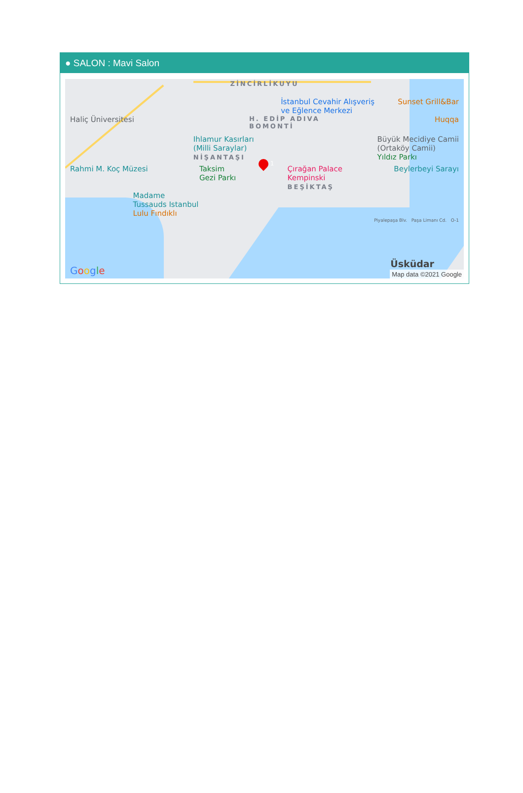● SALON : Mavi Salon
ZİNCİRLİKUYU
İstanbul Cevahir Alışveriş
ve Eğlence Merkezi Sunset Grill&Bar
Haliç Üniversitesi H. EDİP ADIVA
BOMONTİ Huqqa
Ihlamur Kasırları
(Milli Saraylar)
NİŞANTAŞI Büyük Mecidiye Camii
(Ortaköy Camii)
Yıldız Parkı
Rahmi M. Koç Müzesi Taksim
Gezi Parkı Çırağan Palace
Kempinski
BEŞİKTAŞ Beylerbeyi Sarayı
Madame
Tussauds Istanbul
Lulu Fındıklı
Piyalepaşa Blv. Paşa Limanı Cd. O-1
Google Üsküdar
Map data ©2021 Google
1